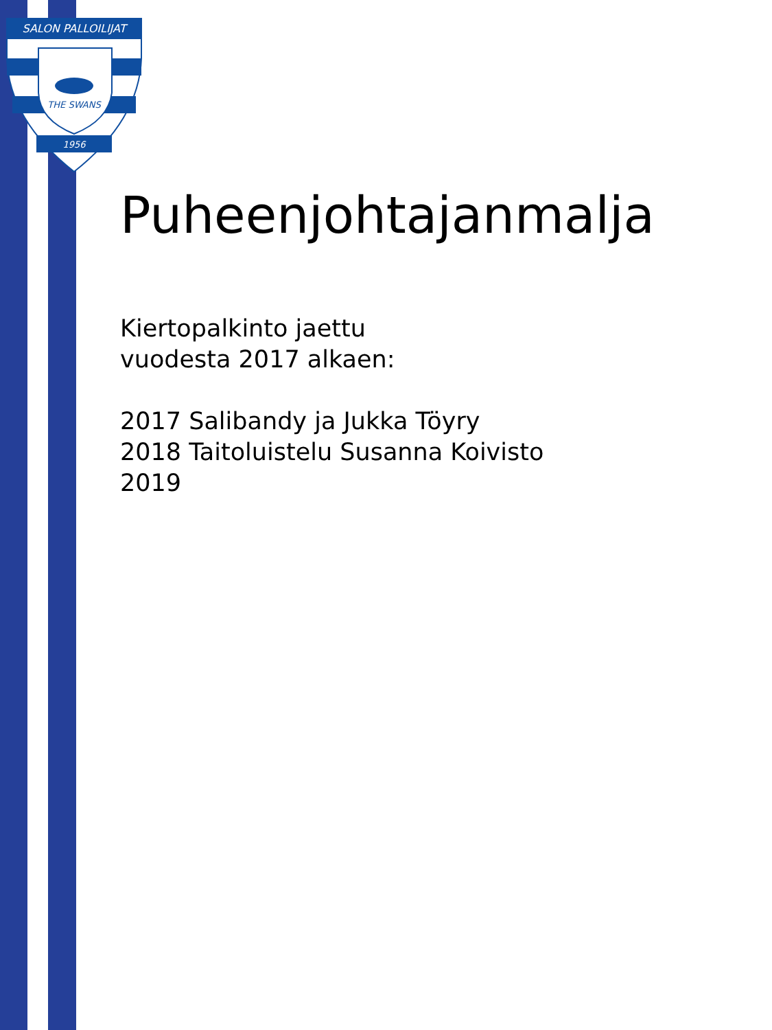SALON PALLOILIJAT
THE SWANS
1956
Puheenjohtajanmalja
Kiertopalkinto jaettu
vuodesta 2017 alkaen:
2017 Salibandy ja Jukka Töyry
2018 Taitoluistelu Susanna Koivisto
2019